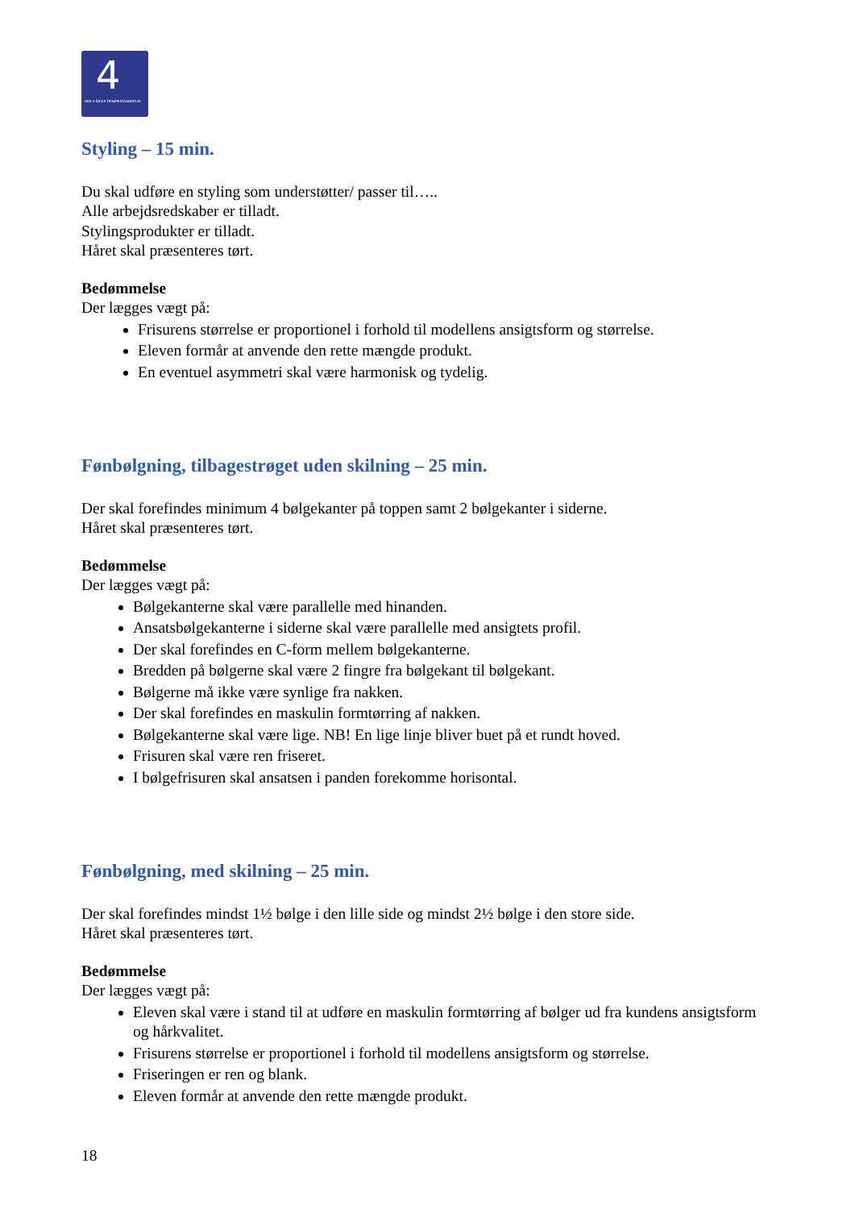4
DEN 4-ÅRIGE FRISØRUDDANNELSE
Styling – 15 min.
Du skal udføre en styling som understøtter/ passer til…..
Alle arbejdsredskaber er tilladt.
Stylingsprodukter er tilladt.
Håret skal præsenteres tørt.
Bedømmelse
Der lægges vægt på:
Frisurens størrelse er proportionel i forhold til modellens ansigtsform og størrelse.
Eleven formår at anvende den rette mængde produkt.
En eventuel asymmetri skal være harmonisk og tydelig.
Fønbølgning, tilbagestrøget uden skilning – 25 min.
Der skal forefindes minimum 4 bølgekanter på toppen samt 2 bølgekanter i siderne.
Håret skal præsenteres tørt.
Bedømmelse
Der lægges vægt på:
Bølgekanterne skal være parallelle med hinanden.
Ansatsbølgekanterne i siderne skal være parallelle med ansigtets profil.
Der skal forefindes en C-form mellem bølgekanterne.
Bredden på bølgerne skal være 2 fingre fra bølgekant til bølgekant.
Bølgerne må ikke være synlige fra nakken.
Der skal forefindes en maskulin formtørring af nakken.
Bølgekanterne skal være lige. NB! En lige linje bliver buet på et rundt hoved.
Frisuren skal være ren friseret.
I bølgefrisuren skal ansatsen i panden forekomme horisontal.
Fønbølgning, med skilning – 25 min.
Der skal forefindes mindst 1½ bølge i den lille side og mindst 2½ bølge i den store side.
Håret skal præsenteres tørt.
Bedømmelse
Der lægges vægt på:
Eleven skal være i stand til at udføre en maskulin formtørring af bølger ud fra kundens ansigtsform og hårkvalitet.
Frisurens størrelse er proportionel i forhold til modellens ansigtsform og størrelse.
Friseringen er ren og blank.
Eleven formår at anvende den rette mængde produkt.
18